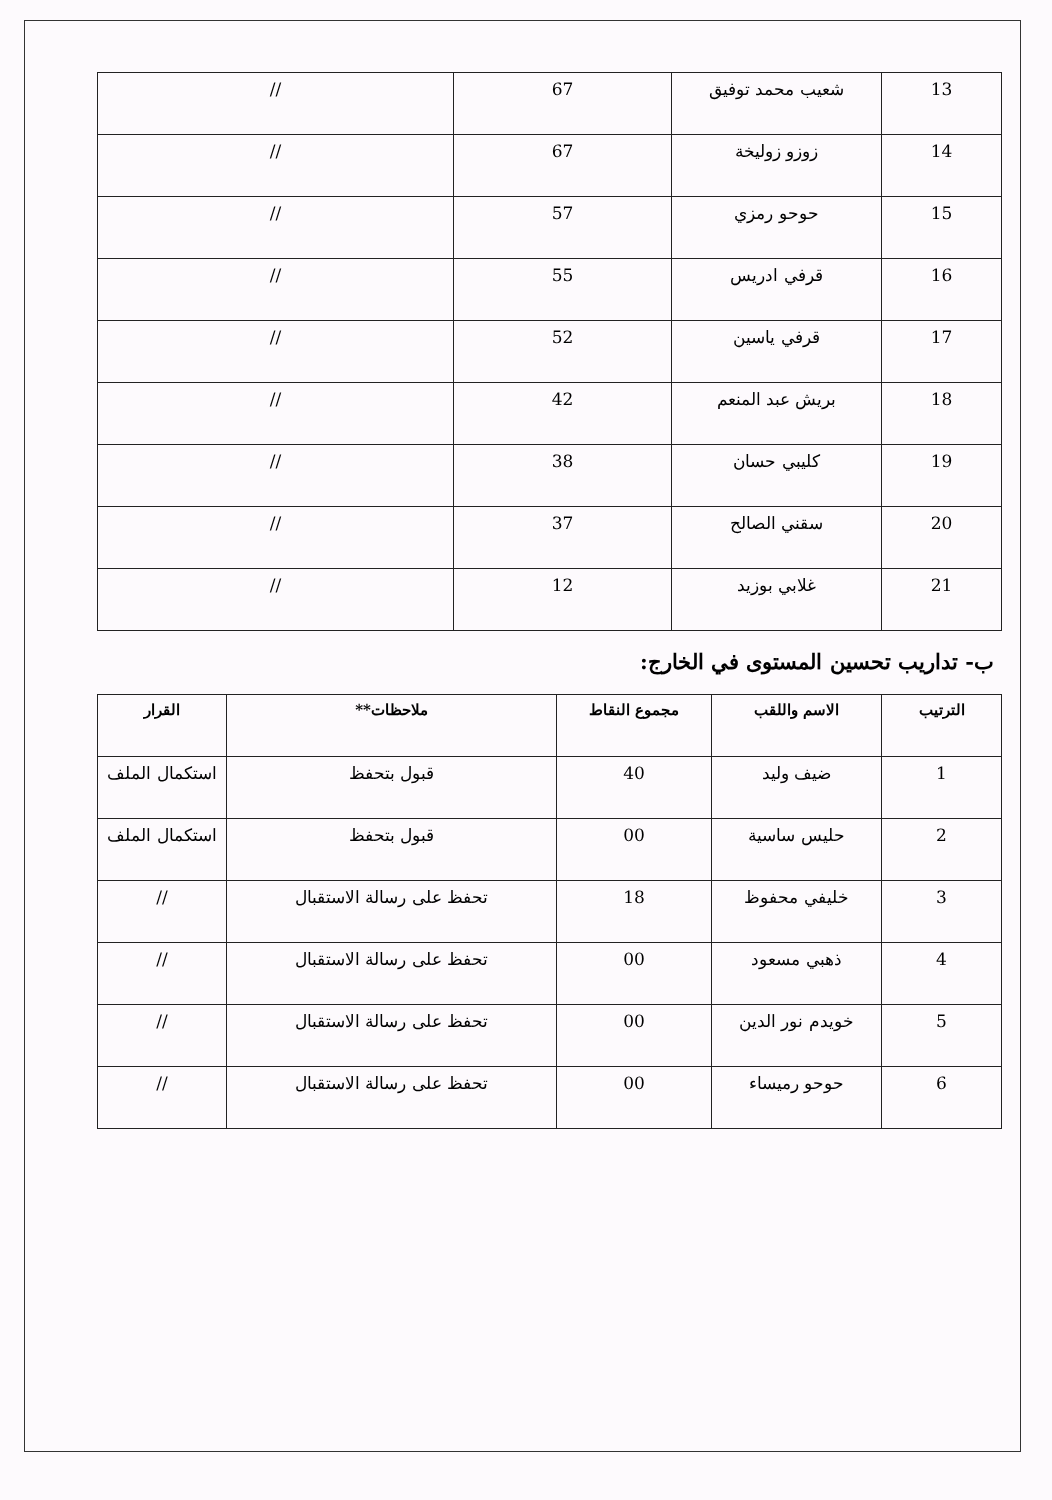| 13 | شعيب محمد توفيق | 67 | // |
| 14 | زوزو زوليخة | 67 | // |
| 15 | حوحو رمزي | 57 | // |
| 16 | قرفي ادريس | 55 | // |
| 17 | قرفي ياسين | 52 | // |
| 18 | بريش عبد المنعم | 42 | // |
| 19 | كليبي حسان | 38 | // |
| 20 | سقني الصالح | 37 | // |
| 21 | غلابي بوزيد | 12 | // |
ب- تداريب تحسين المستوى في الخارج:
| الترتيب | الاسم واللقب | مجموع النقاط | ملاحظات** | القرار |
| --- | --- | --- | --- | --- |
| 1 | ضيف وليد | 40 | قبول بتحفظ | استكمال الملف |
| 2 | حليس ساسية | 00 | قبول بتحفظ | استكمال الملف |
| 3 | خليفي محفوظ | 18 | تحفظ على رسالة الاستقبال | // |
| 4 | ذهبي مسعود | 00 | تحفظ على رسالة الاستقبال | // |
| 5 | خويدم نور الدين | 00 | تحفظ على رسالة الاستقبال | // |
| 6 | حوحو رميساء | 00 | تحفظ على رسالة الاستقبال | // |